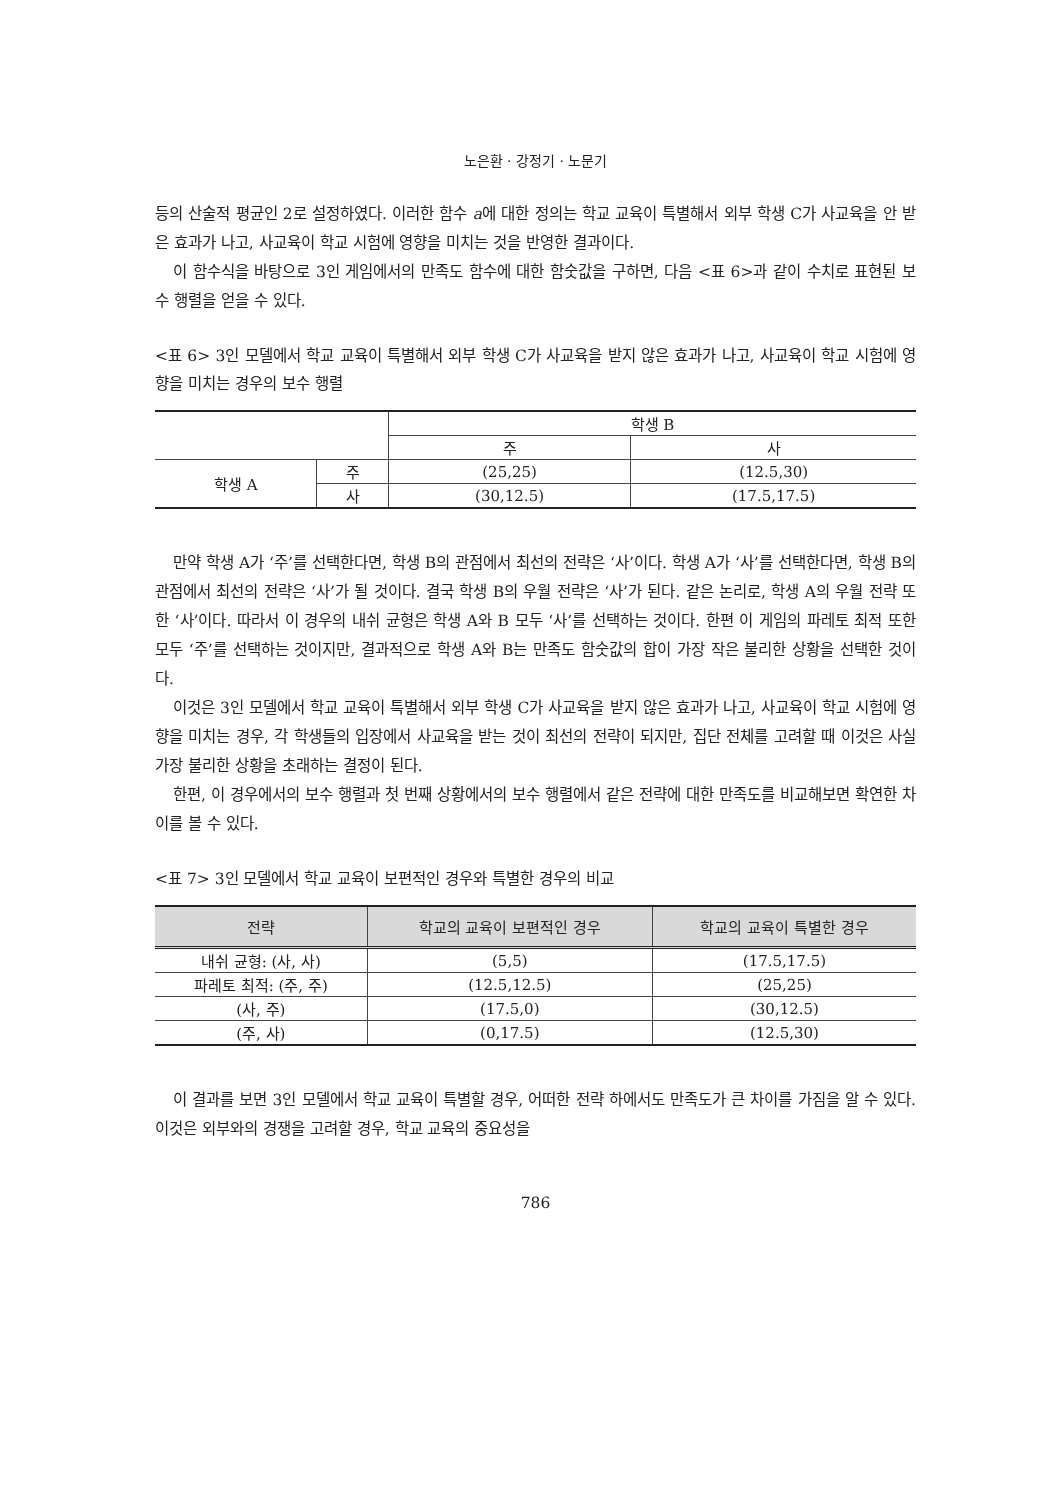노은환 · 강정기 · 노문기
등의 산술적 평균인 2로 설정하였다. 이러한 함수 a에 대한 정의는 학교 교육이 특별해서 외부 학생 C가 사교육을 안 받은 효과가 나고, 사교육이 학교 시험에 영향을 미치는 것을 반영한 결과이다.
이 함수식을 바탕으로 3인 게임에서의 만족도 함수에 대한 함숫값을 구하면, 다음 <표 6>과 같이 수치로 표현된 보수 행렬을 얻을 수 있다.
<표 6> 3인 모델에서 학교 교육이 특별해서 외부 학생 C가 사교육을 받지 않은 효과가 나고, 사교육이 학교 시험에 영향을 미치는 경우의 보수 행렬
| | | 학생 B | |
| | | 주 | 사 |
| 학생 A | 주 | (25,25) | (12.5,30) |
| | 사 | (30,12.5) | (17.5,17.5) |
만약 학생 A가 ‘주’를 선택한다면, 학생 B의 관점에서 최선의 전략은 ‘사’이다. 학생 A가 ‘사’를 선택한다면, 학생 B의 관점에서 최선의 전략은 ‘사’가 될 것이다. 결국 학생 B의 우월 전략은 ‘사’가 된다. 같은 논리로, 학생 A의 우월 전략 또한 ‘사’이다. 따라서 이 경우의 내쉬 균형은 학생 A와 B 모두 ‘사’를 선택하는 것이다. 한편 이 게임의 파레토 최적 또한 모두 ‘주’를 선택하는 것이지만, 결과적으로 학생 A와 B는 만족도 함숫값의 합이 가장 작은 불리한 상황을 선택한 것이다.
이것은 3인 모델에서 학교 교육이 특별해서 외부 학생 C가 사교육을 받지 않은 효과가 나고, 사교육이 학교 시험에 영향을 미치는 경우, 각 학생들의 입장에서 사교육을 받는 것이 최선의 전략이 되지만, 집단 전체를 고려할 때 이것은 사실 가장 불리한 상황을 초래하는 결정이 된다.
한편, 이 경우에서의 보수 행렬과 첫 번째 상황에서의 보수 행렬에서 같은 전략에 대한 만족도를 비교해보면 확연한 차이를 볼 수 있다.
<표 7> 3인 모델에서 학교 교육이 보편적인 경우와 특별한 경우의 비교
| 전략 | 학교의 교육이 보편적인 경우 | 학교의 교육이 특별한 경우 |
| --- | --- | --- |
| 내쉬 균형: (사, 사) | (5,5) | (17.5,17.5) |
| 파레토 최적: (주, 주) | (12.5,12.5) | (25,25) |
| (사, 주) | (17.5,0) | (30,12.5) |
| (주, 사) | (0,17.5) | (12.5,30) |
이 결과를 보면 3인 모델에서 학교 교육이 특별할 경우, 어떠한 전략 하에서도 만족도가 큰 차이를 가짐을 알 수 있다. 이것은 외부와의 경쟁을 고려할 경우, 학교 교육의 중요성을
786